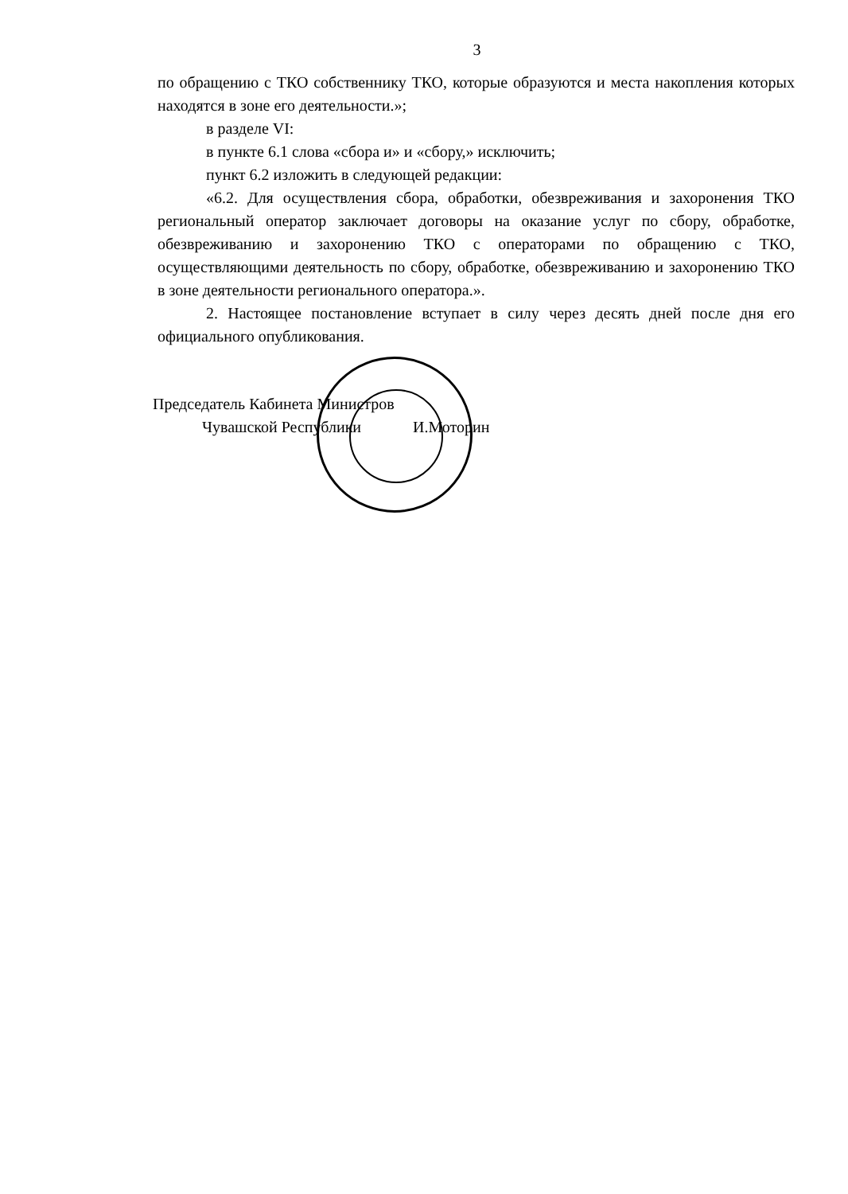3
по обращению с ТКО собственнику ТКО, которые образуются и места накопления которых находятся в зоне его деятельности.»;
в разделе VI:
в пункте 6.1 слова «сбора и» и «сбору,» исключить;
пункт 6.2 изложить в следующей редакции:
«6.2. Для осуществления сбора, обработки, обезвреживания и захоронения ТКО региональный оператор заключает договоры на оказание услуг по сбору, обработке, обезвреживанию и захоронению ТКО с операторами по обращению с ТКО, осуществляющими деятельность по сбору, обработке, обезвреживанию и захоронению ТКО в зоне деятельности регионального оператора.».
2. Настоящее постановление вступает в силу через десять дней после дня его официального опубликования.
Председатель Кабинета Министров
Чувашской Республики И.Моторин